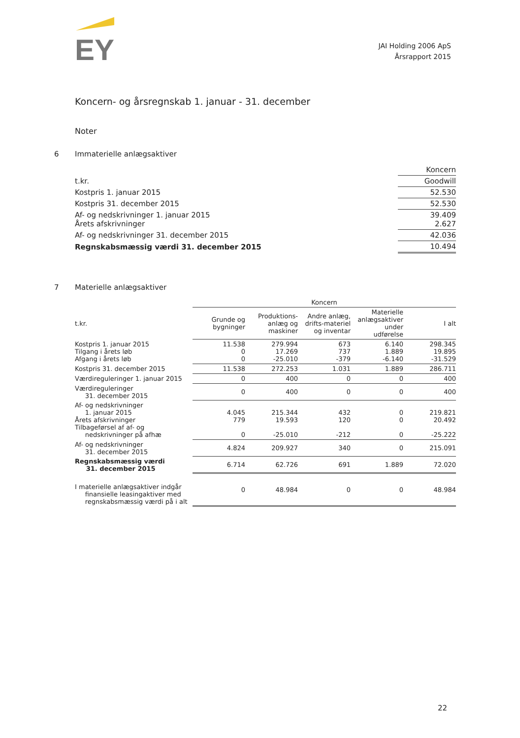EY
JAI Holding 2006 ApS
Årsrapport 2015
Koncern- og årsregnskab 1. januar - 31. december
Noter
6 Immaterielle anlægsaktiver
| | Koncern |
| t.kr. | Goodwill |
| Kostpris 1. januar 2015 | 52.530 |
| Kostpris 31. december 2015 | 52.530 |
| Af- og nedskrivninger 1. januar 2015 Årets afskrivninger | 39.409 2.627 |
| Af- og nedskrivninger 31. december 2015 | 42.036 |
| Regnskabsmæssig værdi 31. december 2015 | 10.494 |
7 Materielle anlægsaktiver
| | Koncern | | | | |
| --- | --- | --- | --- | --- | --- |
| t.kr. | Grunde og bygninger | Produktions-anlæg og maskiner | Andre anlæg, drifts-materiel og inventar | Materielle anlægsaktiver under udførelse | I alt |
| Kostpris 1. januar 2015 Tilgang i årets løb Afgang i årets løb | 11.538 0 0 | 279.994 17.269 -25.010 | 673 737 -379 | 6.140 1.889 -6.140 | 298.345 19.895 -31.529 |
| Kostpris 31. december 2015 | 11.538 | 272.253 | 1.031 | 1.889 | 286.711 |
| Værdireguleringer 1. januar 2015 | 0 | 400 | 0 | 0 | 400 |
| Værdireguleringer 31. december 2015 | 0 | 400 | 0 | 0 | 400 |
| Af- og nedskrivninger 1. januar 2015 Årets afskrivninger Tilbageførsel af af- og nedskrivninger på afhæ | 4.045 779 0 | 215.344 19.593 -25.010 | 432 120 -212 | 0 0 0 | 219.821 20.492 -25.222 |
| Af- og nedskrivninger 31. december 2015 | 4.824 | 209.927 | 340 | 0 | 215.091 |
| Regnskabsmæssig værdi 31. december 2015 | 6.714 | 62.726 | 691 | 1.889 | 72.020 |
| I materielle anlægsaktiver indgår finansielle leasingaktiver med regnskabsmæssig værdi på i alt | 0 | 48.984 | 0 | 0 | 48.984 |
22